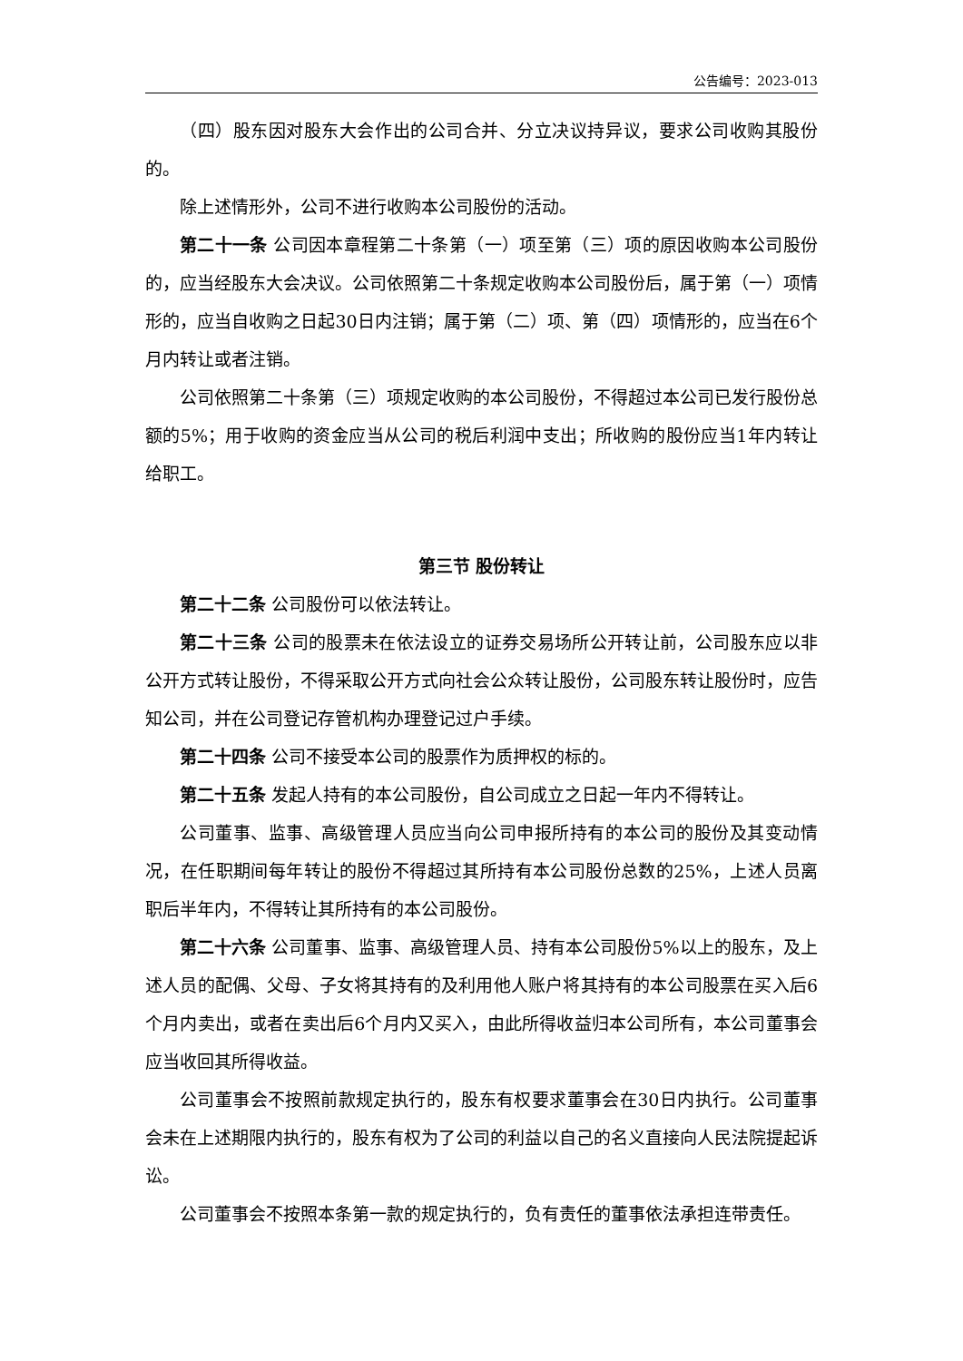公告编号：2023-013
（四）股东因对股东大会作出的公司合并、分立决议持异议，要求公司收购其股份的。
除上述情形外，公司不进行收购本公司股份的活动。
第二十一条 公司因本章程第二十条第（一）项至第（三）项的原因收购本公司股份的，应当经股东大会决议。公司依照第二十条规定收购本公司股份后，属于第（一）项情形的，应当自收购之日起30日内注销；属于第（二）项、第（四）项情形的，应当在6个月内转让或者注销。
公司依照第二十条第（三）项规定收购的本公司股份，不得超过本公司已发行股份总额的5%；用于收购的资金应当从公司的税后利润中支出；所收购的股份应当1年内转让给职工。
第三节 股份转让
第二十二条 公司股份可以依法转让。
第二十三条 公司的股票未在依法设立的证券交易场所公开转让前，公司股东应以非公开方式转让股份，不得采取公开方式向社会公众转让股份，公司股东转让股份时，应告知公司，并在公司登记存管机构办理登记过户手续。
第二十四条 公司不接受本公司的股票作为质押权的标的。
第二十五条 发起人持有的本公司股份，自公司成立之日起一年内不得转让。
公司董事、监事、高级管理人员应当向公司申报所持有的本公司的股份及其变动情况，在任职期间每年转让的股份不得超过其所持有本公司股份总数的25%，上述人员离职后半年内，不得转让其所持有的本公司股份。
第二十六条 公司董事、监事、高级管理人员、持有本公司股份5%以上的股东，及上述人员的配偶、父母、子女将其持有的及利用他人账户将其持有的本公司股票在买入后6个月内卖出，或者在卖出后6个月内又买入，由此所得收益归本公司所有，本公司董事会应当收回其所得收益。
公司董事会不按照前款规定执行的，股东有权要求董事会在30日内执行。公司董事会未在上述期限内执行的，股东有权为了公司的利益以自己的名义直接向人民法院提起诉讼。
公司董事会不按照本条第一款的规定执行的，负有责任的董事依法承担连带责任。